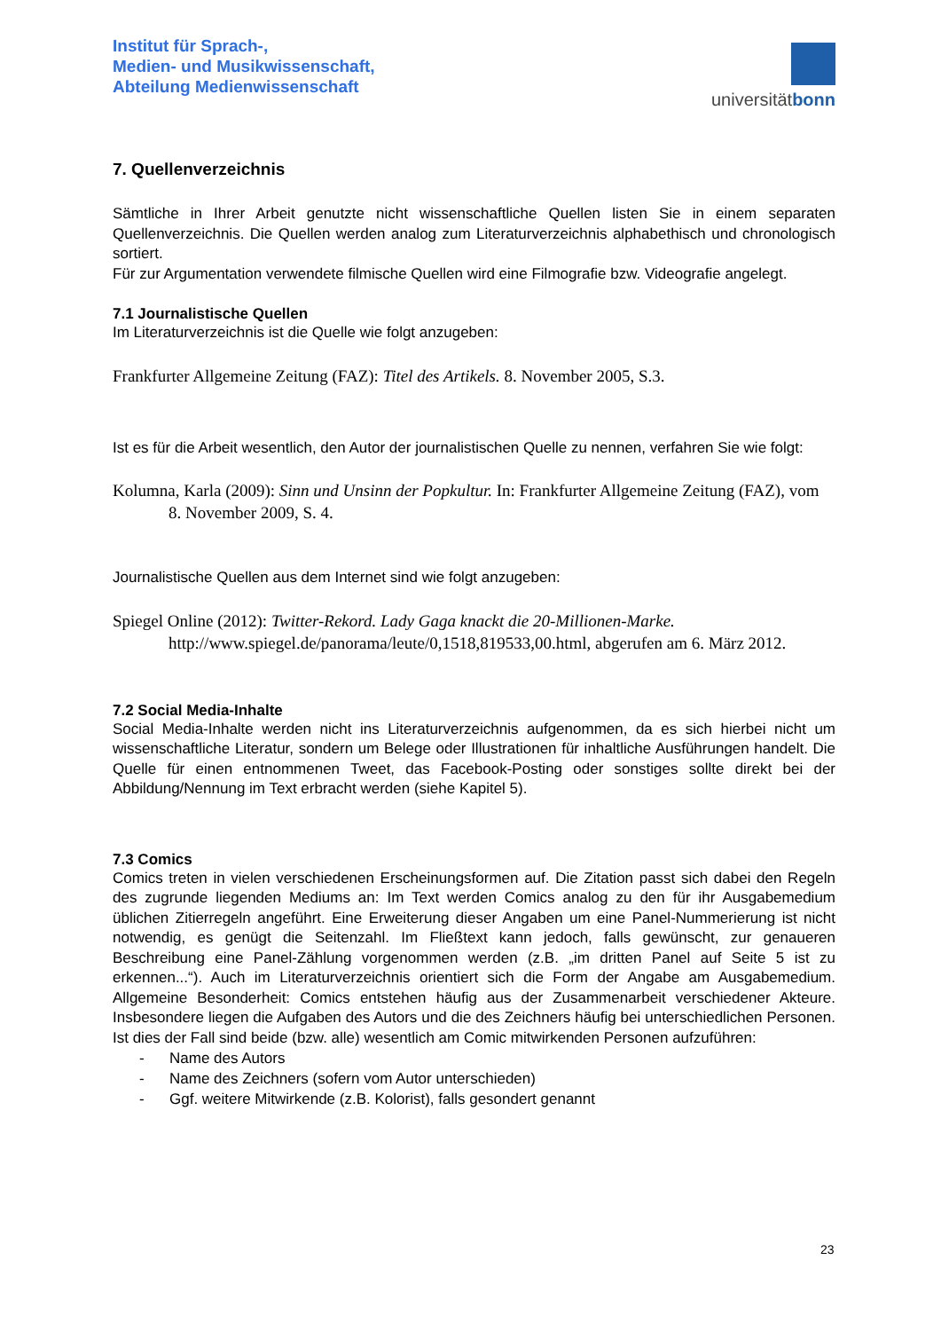Institut für Sprach-,
Medien- und Musikwissenschaft,
Abteilung Medienwissenschaft
universitätbonn
7. Quellenverzeichnis
Sämtliche in Ihrer Arbeit genutzte nicht wissenschaftliche Quellen listen Sie in einem separaten Quellenverzeichnis. Die Quellen werden analog zum Literaturverzeichnis alphabethisch und chronologisch sortiert.
Für zur Argumentation verwendete filmische Quellen wird eine Filmografie bzw. Videografie angelegt.
7.1 Journalistische Quellen
Im Literaturverzeichnis ist die Quelle wie folgt anzugeben:
Frankfurter Allgemeine Zeitung (FAZ): Titel des Artikels. 8. November 2005, S.3.
Ist es für die Arbeit wesentlich, den Autor der journalistischen Quelle zu nennen, verfahren Sie wie folgt:
Kolumna, Karla (2009): Sinn und Unsinn der Popkultur. In: Frankfurter Allgemeine Zeitung (FAZ), vom 8. November 2009, S. 4.
Journalistische Quellen aus dem Internet sind wie folgt anzugeben:
Spiegel Online (2012): Twitter-Rekord. Lady Gaga knackt die 20-Millionen-Marke. http://www.spiegel.de/panorama/leute/0,1518,819533,00.html, abgerufen am 6. März 2012.
7.2 Social Media-Inhalte
Social Media-Inhalte werden nicht ins Literaturverzeichnis aufgenommen, da es sich hierbei nicht um wissenschaftliche Literatur, sondern um Belege oder Illustrationen für inhaltliche Ausführungen handelt. Die Quelle für einen entnommenen Tweet, das Facebook-Posting oder sonstiges sollte direkt bei der Abbildung/Nennung im Text erbracht werden (siehe Kapitel 5).
7.3 Comics
Comics treten in vielen verschiedenen Erscheinungsformen auf. Die Zitation passt sich dabei den Regeln des zugrunde liegenden Mediums an: Im Text werden Comics analog zu den für ihr Ausgabemedium üblichen Zitierregeln angeführt. Eine Erweiterung dieser Angaben um eine Panel-Nummerierung ist nicht notwendig, es genügt die Seitenzahl. Im Fließtext kann jedoch, falls gewünscht, zur genaueren Beschreibung eine Panel-Zählung vorgenommen werden (z.B. „im dritten Panel auf Seite 5 ist zu erkennen...“). Auch im Literaturverzeichnis orientiert sich die Form der Angabe am Ausgabemedium. Allgemeine Besonderheit: Comics entstehen häufig aus der Zusammenarbeit verschiedener Akteure. Insbesondere liegen die Aufgaben des Autors und die des Zeichners häufig bei unterschiedlichen Personen. Ist dies der Fall sind beide (bzw. alle) wesentlich am Comic mitwirkenden Personen aufzuführen:
- Name des Autors
- Name des Zeichners (sofern vom Autor unterschieden)
- Ggf. weitere Mitwirkende (z.B. Kolorist), falls gesondert genannt
23